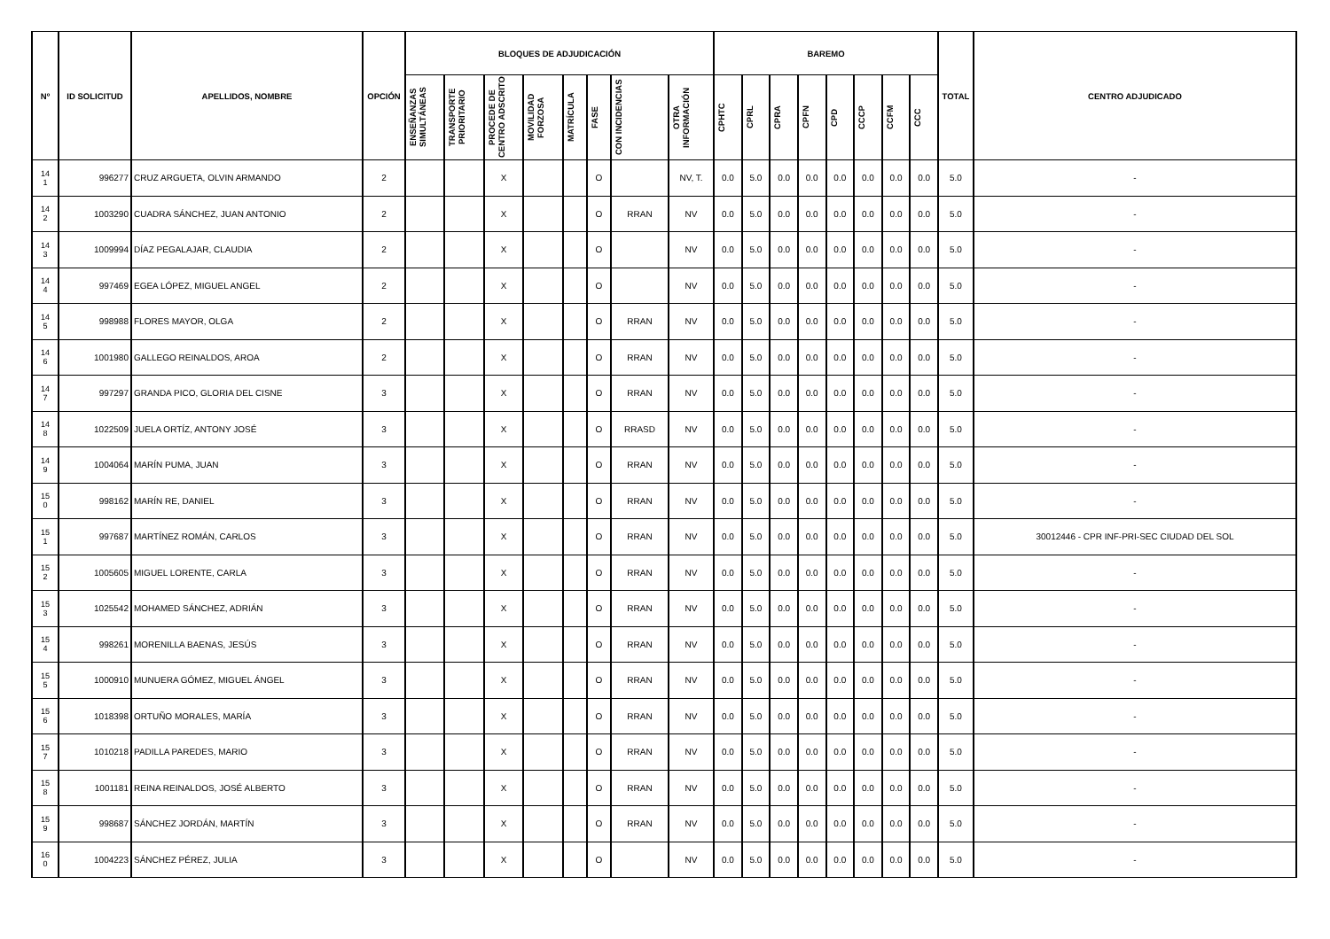| Nº | ID SOLICITUD | APELLIDOS, NOMBRE | OPCIÓN | BLOQUES DE ADJUDICACIÓN | | | | | | | | BAREMO | | | | | | | | TOTAL | CENTRO ADJUDICADO |
| --- | --- | --- | --- | --- | --- | --- | --- | --- | --- | --- | --- | --- | --- | --- | --- | --- | --- | --- | --- | --- | --- |
| | | | | ENSEÑANZAS SIMULTÁNEAS | TRANSPORTE PRIORITARIO | PROCEDE DE CENTRO ADSCRITO | MOVILIDAD FORZOSA | MATRÍCULA | FASE | CON INCIDENCIAS | OTRA INFORMACIÓN | CPHTC | CPRL | CPRA | CPFN | CPD | CCCP | CCFM | CCC | | |
| 14 1 | 996277 | CRUZ ARGUETA, OLVIN ARMANDO | 2 | | | X | | | O | | NV, T. | 0.0 | 5.0 | 0.0 | 0.0 | 0.0 | 0.0 | 0.0 | 0.0 | 5.0 | - |
| 14 2 | 1003290 | CUADRA SÁNCHEZ, JUAN ANTONIO | 2 | | | X | | | O | RRAN | NV | 0.0 | 5.0 | 0.0 | 0.0 | 0.0 | 0.0 | 0.0 | 0.0 | 5.0 | - |
| 14 3 | 1009994 | DÍAZ PEGALAJAR, CLAUDIA | 2 | | | X | | | O | | NV | 0.0 | 5.0 | 0.0 | 0.0 | 0.0 | 0.0 | 0.0 | 0.0 | 5.0 | - |
| 14 4 | 997469 | EGEA LÓPEZ, MIGUEL ANGEL | 2 | | | X | | | O | | NV | 0.0 | 5.0 | 0.0 | 0.0 | 0.0 | 0.0 | 0.0 | 0.0 | 5.0 | - |
| 14 5 | 998988 | FLORES MAYOR, OLGA | 2 | | | X | | | O | RRAN | NV | 0.0 | 5.0 | 0.0 | 0.0 | 0.0 | 0.0 | 0.0 | 0.0 | 5.0 | - |
| 14 6 | 1001980 | GALLEGO REINALDOS, AROA | 2 | | | X | | | O | RRAN | NV | 0.0 | 5.0 | 0.0 | 0.0 | 0.0 | 0.0 | 0.0 | 0.0 | 5.0 | - |
| 14 7 | 997297 | GRANDA PICO, GLORIA DEL CISNE | 3 | | | X | | | O | RRAN | NV | 0.0 | 5.0 | 0.0 | 0.0 | 0.0 | 0.0 | 0.0 | 0.0 | 5.0 | - |
| 14 8 | 1022509 | JUELA ORTÍZ, ANTONY JOSÉ | 3 | | | X | | | O | RRASD | NV | 0.0 | 5.0 | 0.0 | 0.0 | 0.0 | 0.0 | 0.0 | 0.0 | 5.0 | - |
| 14 9 | 1004064 | MARÍN PUMA, JUAN | 3 | | | X | | | O | RRAN | NV | 0.0 | 5.0 | 0.0 | 0.0 | 0.0 | 0.0 | 0.0 | 0.0 | 5.0 | - |
| 15 0 | 998162 | MARÍN RE, DANIEL | 3 | | | X | | | O | RRAN | NV | 0.0 | 5.0 | 0.0 | 0.0 | 0.0 | 0.0 | 0.0 | 0.0 | 5.0 | - |
| 15 1 | 997687 | MARTÍNEZ ROMÁN, CARLOS | 3 | | | X | | | O | RRAN | NV | 0.0 | 5.0 | 0.0 | 0.0 | 0.0 | 0.0 | 0.0 | 0.0 | 5.0 | 30012446 - CPR INF-PRI-SEC CIUDAD DEL SOL |
| 15 2 | 1005605 | MIGUEL LORENTE, CARLA | 3 | | | X | | | O | RRAN | NV | 0.0 | 5.0 | 0.0 | 0.0 | 0.0 | 0.0 | 0.0 | 0.0 | 5.0 | - |
| 15 3 | 1025542 | MOHAMED SÁNCHEZ, ADRIÁN | 3 | | | X | | | O | RRAN | NV | 0.0 | 5.0 | 0.0 | 0.0 | 0.0 | 0.0 | 0.0 | 0.0 | 5.0 | - |
| 15 4 | 998261 | MORENILLA BAENAS, JESÚS | 3 | | | X | | | O | RRAN | NV | 0.0 | 5.0 | 0.0 | 0.0 | 0.0 | 0.0 | 0.0 | 0.0 | 5.0 | - |
| 15 5 | 1000910 | MUNUERA GÓMEZ, MIGUEL ÁNGEL | 3 | | | X | | | O | RRAN | NV | 0.0 | 5.0 | 0.0 | 0.0 | 0.0 | 0.0 | 0.0 | 0.0 | 5.0 | - |
| 15 6 | 1018398 | ORTUÑO MORALES, MARÍA | 3 | | | X | | | O | RRAN | NV | 0.0 | 5.0 | 0.0 | 0.0 | 0.0 | 0.0 | 0.0 | 0.0 | 5.0 | - |
| 15 7 | 1010218 | PADILLA PAREDES, MARIO | 3 | | | X | | | O | RRAN | NV | 0.0 | 5.0 | 0.0 | 0.0 | 0.0 | 0.0 | 0.0 | 0.0 | 5.0 | - |
| 15 8 | 1001181 | REINA REINALDOS, JOSÉ ALBERTO | 3 | | | X | | | O | RRAN | NV | 0.0 | 5.0 | 0.0 | 0.0 | 0.0 | 0.0 | 0.0 | 0.0 | 5.0 | - |
| 15 9 | 998687 | SÁNCHEZ JORDÁN, MARTÍN | 3 | | | X | | | O | RRAN | NV | 0.0 | 5.0 | 0.0 | 0.0 | 0.0 | 0.0 | 0.0 | 0.0 | 5.0 | - |
| 16 0 | 1004223 | SÁNCHEZ PÉREZ, JULIA | 3 | | | X | | | O | | NV | 0.0 | 5.0 | 0.0 | 0.0 | 0.0 | 0.0 | 0.0 | 0.0 | 5.0 | - |